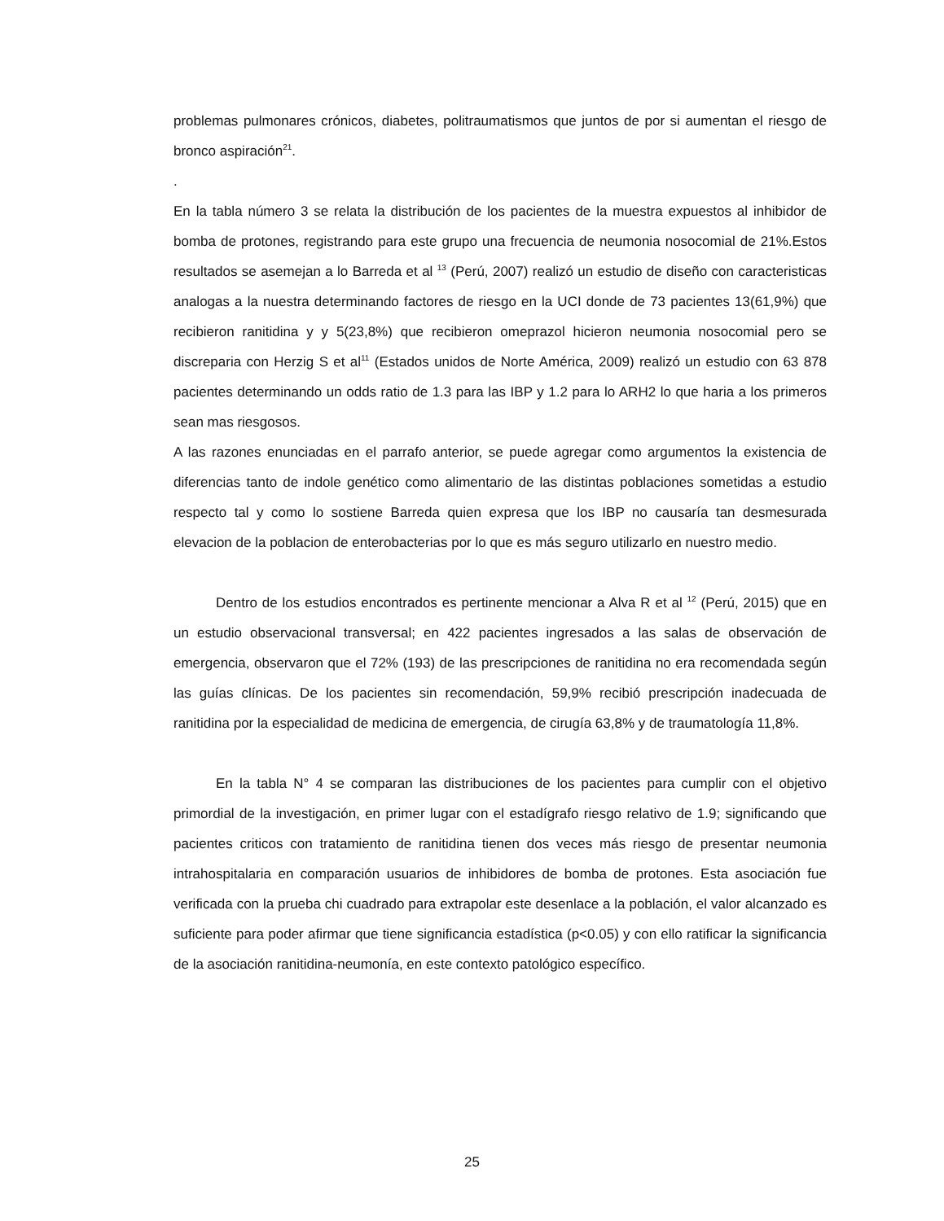problemas pulmonares crónicos, diabetes, politraumatismos que juntos de por si aumentan el riesgo de bronco aspiración<sup>21</sup>.
.
En la tabla número 3 se relata la distribución de los pacientes de la muestra expuestos al inhibidor de bomba de protones, registrando para este grupo una frecuencia de neumonia nosocomial de 21%.Estos resultados se asemejan a lo Barreda et al <sup>13</sup> (Perú, 2007) realizó un estudio de diseño con caracteristicas analogas a la nuestra determinando factores de riesgo en la UCI donde de 73 pacientes 13(61,9%) que recibieron ranitidina y y 5(23,8%) que recibieron omeprazol hicieron neumonia nosocomial pero se discreparia con Herzig S et al<sup>11</sup> (Estados unidos de Norte América, 2009) realizó un estudio con 63 878 pacientes determinando un odds ratio de 1.3 para las IBP y 1.2 para lo ARH2 lo que haria a los primeros sean mas riesgosos.
A las razones enunciadas en el parrafo anterior, se puede agregar como argumentos la existencia de diferencias tanto de indole genético como alimentario de las distintas poblaciones sometidas a estudio respecto tal y como lo sostiene Barreda quien expresa que los IBP no causaría tan desmesurada elevacion de la poblacion de enterobacterias por lo que es más seguro utilizarlo en nuestro medio.
Dentro de los estudios encontrados es pertinente mencionar a Alva R et al <sup>12</sup> (Perú, 2015) que en un estudio observacional transversal; en 422 pacientes ingresados a las salas de observación de emergencia, observaron que el 72% (193) de las prescripciones de ranitidina no era recomendada según las guías clínicas. De los pacientes sin recomendación, 59,9% recibió prescripción inadecuada de ranitidina por la especialidad de medicina de emergencia, de cirugía 63,8% y de traumatología 11,8%.
En la tabla N° 4 se comparan las distribuciones de los pacientes para cumplir con el objetivo primordial de la investigación, en primer lugar con el estadígrafo riesgo relativo de 1.9; significando que pacientes criticos con tratamiento de ranitidina tienen dos veces más riesgo de presentar neumonia intrahospitalaria en comparación usuarios de inhibidores de bomba de protones. Esta asociación fue verificada con la prueba chi cuadrado para extrapolar este desenlace a la población, el valor alcanzado es suficiente para poder afirmar que tiene significancia estadística (p<0.05) y con ello ratificar la significancia de la asociación ranitidina-neumonía, en este contexto patológico específico.
25